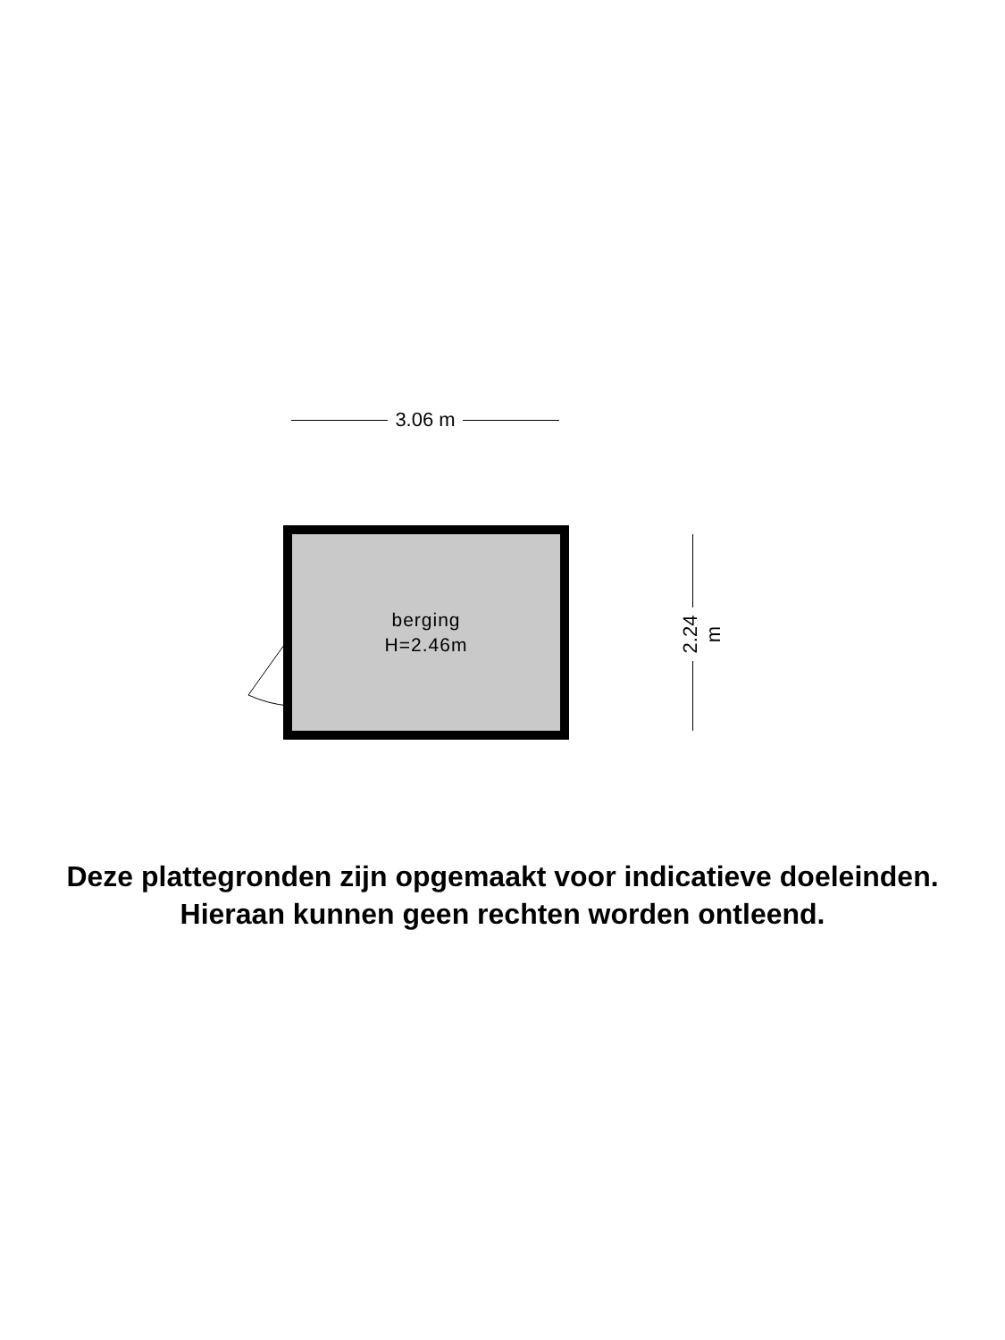3.06 m
berging
H=2.46m
2.24 m
Deze plattegronden zijn opgemaakt voor indicatieve doeleinden.
Hieraan kunnen geen rechten worden ontleend.